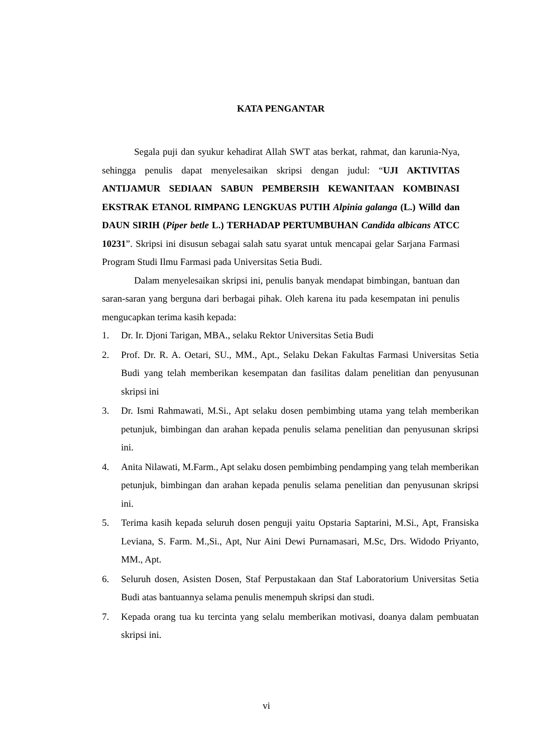KATA PENGANTAR
Segala puji dan syukur kehadirat Allah SWT atas berkat, rahmat, dan karunia-Nya, sehingga penulis dapat menyelesaikan skripsi dengan judul: “UJI AKTIVITAS ANTIJAMUR SEDIAAN SABUN PEMBERSIH KEWANITAAN KOMBINASI EKSTRAK ETANOL RIMPANG LENGKUAS PUTIH Alpinia galanga (L.) Willd dan DAUN SIRIH (Piper betle L.) TERHADAP PERTUMBUHAN Candida albicans ATCC 10231”. Skripsi ini disusun sebagai salah satu syarat untuk mencapai gelar Sarjana Farmasi Program Studi Ilmu Farmasi pada Universitas Setia Budi.
Dalam menyelesaikan skripsi ini, penulis banyak mendapat bimbingan, bantuan dan saran-saran yang berguna dari berbagai pihak. Oleh karena itu pada kesempatan ini penulis mengucapkan terima kasih kepada:
1. Dr. Ir. Djoni Tarigan, MBA., selaku Rektor Universitas Setia Budi
2. Prof. Dr. R. A. Oetari, SU., MM., Apt., Selaku Dekan Fakultas Farmasi Universitas Setia Budi yang telah memberikan kesempatan dan fasilitas dalam penelitian dan penyusunan skripsi ini
3. Dr. Ismi Rahmawati, M.Si., Apt selaku dosen pembimbing utama yang telah memberikan petunjuk, bimbingan dan arahan kepada penulis selama penelitian dan penyusunan skripsi ini.
4. Anita Nilawati, M.Farm., Apt selaku dosen pembimbing pendamping yang telah memberikan petunjuk, bimbingan dan arahan kepada penulis selama penelitian dan penyusunan skripsi ini.
5. Terima kasih kepada seluruh dosen penguji yaitu Opstaria Saptarini, M.Si., Apt, Fransiska Leviana, S. Farm. M.,Si., Apt, Nur Aini Dewi Purnamasari, M.Sc, Drs. Widodo Priyanto, MM., Apt.
6. Seluruh dosen, Asisten Dosen, Staf Perpustakaan dan Staf Laboratorium Universitas Setia Budi atas bantuannya selama penulis menempuh skripsi dan studi.
7. Kepada orang tua ku tercinta yang selalu memberikan motivasi, doanya dalam pembuatan skripsi ini.
vi